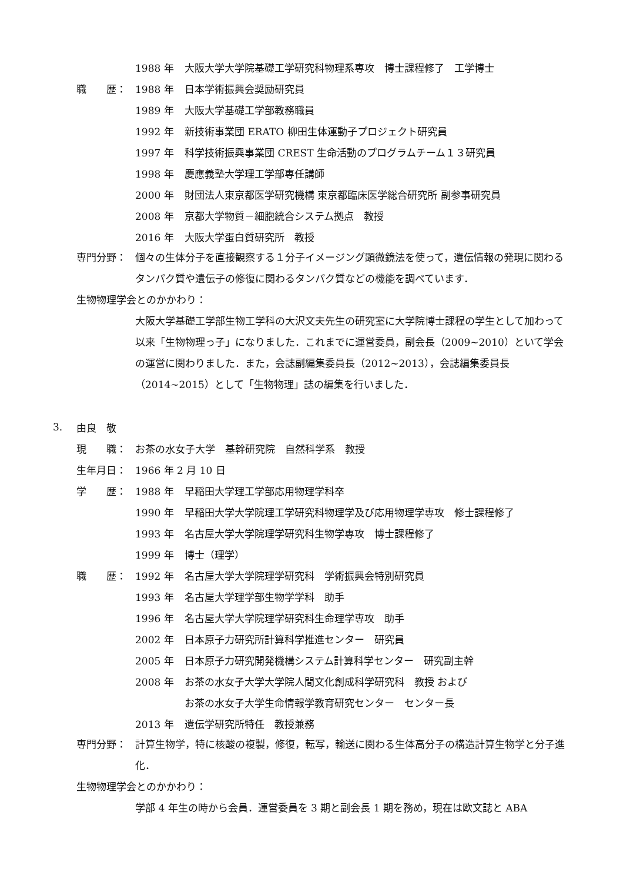1988 年 大阪大学大学院基礎工学研究科物理系専攻　博士課程修了　工学博士
職　　歴： 1988 年 日本学術振興会奨励研究員
1989 年 大阪大学基礎工学部教務職員
1992 年 新技術事業団 ERATO 柳田生体運動子プロジェクト研究員
1997 年 科学技術振興事業団 CREST 生命活動のプログラムチーム１３研究員
1998 年 慶應義塾大学理工学部専任講師
2000 年 財団法人東京都医学研究機構 東京都臨床医学総合研究所 副参事研究員
2008 年 京都大学物質－細胞統合システム拠点　教授
2016 年 大阪大学蛋白質研究所　教授
専門分野： 個々の生体分子を直接観察する１分子イメージング顕微鏡法を使って，遺伝情報の発現に関わるタンパク質や遺伝子の修復に関わるタンパク質などの機能を調べています．
生物物理学会とのかかわり：
大阪大学基礎工学部生物工学科の大沢文夫先生の研究室に大学院博士課程の学生として加わって以来「生物物理っ子」になりました．これまでに運営委員，副会長（2009~2010）といて学会の運営に関わりました．また，会誌副編集委員長（2012~2013），会誌編集委員長（2014~2015）として「生物物理」誌の編集を行いました．
3. 由良　敬
現　　職： お茶の水女子大学　基幹研究院　自然科学系　教授
生年月日： 1966 年 2 月 10 日
学　　歴： 1988 年 早稲田大学理工学部応用物理学科卒
1990 年 早稲田大学大学院理工学研究科物理学及び応用物理学専攻　修士課程修了
1993 年 名古屋大学大学院理学研究科生物学専攻　博士課程修了
1999 年 博士（理学）
職　　歴： 1992 年 名古屋大学大学院理学研究科　学術振興会特別研究員
1993 年 名古屋大学理学部生物学学科　助手
1996 年 名古屋大学大学院理学研究科生命理学専攻　助手
2002 年 日本原子力研究所計算科学推進センター　研究員
2005 年 日本原子力研究開発機構システム計算科学センター　研究副主幹
2008 年 お茶の水女子大学大学院人間文化創成科学研究科　教授 および
お茶の水女子大学生命情報学教育研究センター　センター長
2013 年 遺伝学研究所特任　教授兼務
専門分野： 計算生物学，特に核酸の複製，修復，転写，輸送に関わる生体高分子の構造計算生物学と分子進化．
生物物理学会とのかかわり：
学部 4 年生の時から会員．運営委員を 3 期と副会長 1 期を務め，現在は欧文誌と ABA